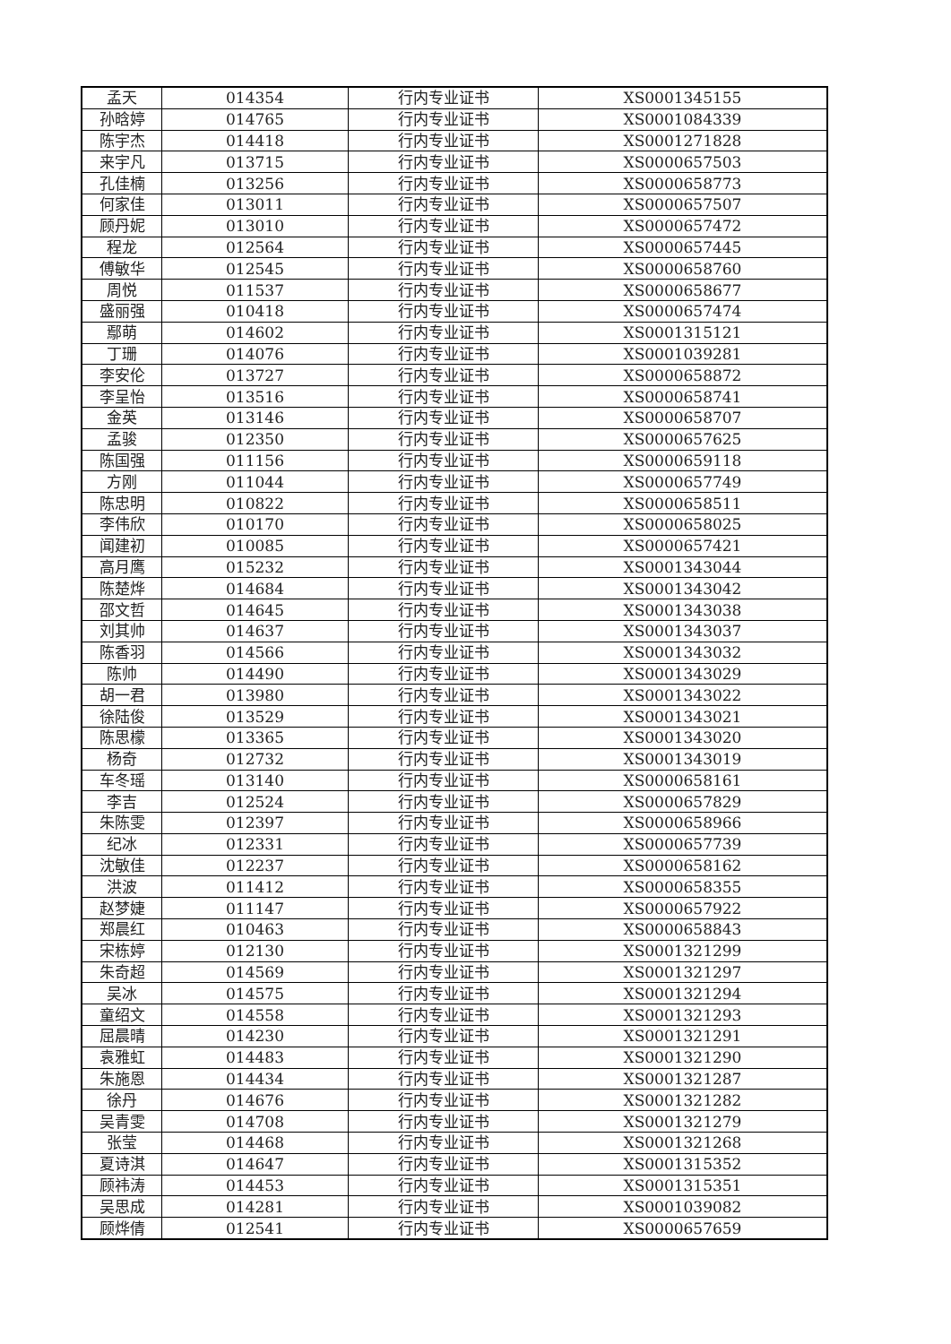| 孟天 | 014354 | 行内专业证书 | XS0001345155 |
| 孙晗婷 | 014765 | 行内专业证书 | XS0001084339 |
| 陈宇杰 | 014418 | 行内专业证书 | XS0001271828 |
| 来宇凡 | 013715 | 行内专业证书 | XS0000657503 |
| 孔佳楠 | 013256 | 行内专业证书 | XS0000658773 |
| 何家佳 | 013011 | 行内专业证书 | XS0000657507 |
| 顾丹妮 | 013010 | 行内专业证书 | XS0000657472 |
| 程龙 | 012564 | 行内专业证书 | XS0000657445 |
| 傅敏华 | 012545 | 行内专业证书 | XS0000658760 |
| 周悦 | 011537 | 行内专业证书 | XS0000658677 |
| 盛丽强 | 010418 | 行内专业证书 | XS0000657474 |
| 鄢萌 | 014602 | 行内专业证书 | XS0001315121 |
| 丁珊 | 014076 | 行内专业证书 | XS0001039281 |
| 李安伦 | 013727 | 行内专业证书 | XS0000658872 |
| 李呈怡 | 013516 | 行内专业证书 | XS0000658741 |
| 金英 | 013146 | 行内专业证书 | XS0000658707 |
| 孟骏 | 012350 | 行内专业证书 | XS0000657625 |
| 陈国强 | 011156 | 行内专业证书 | XS0000659118 |
| 方刚 | 011044 | 行内专业证书 | XS0000657749 |
| 陈忠明 | 010822 | 行内专业证书 | XS0000658511 |
| 李伟欣 | 010170 | 行内专业证书 | XS0000658025 |
| 闻建初 | 010085 | 行内专业证书 | XS0000657421 |
| 高月鹰 | 015232 | 行内专业证书 | XS0001343044 |
| 陈楚烨 | 014684 | 行内专业证书 | XS0001343042 |
| 邵文哲 | 014645 | 行内专业证书 | XS0001343038 |
| 刘其帅 | 014637 | 行内专业证书 | XS0001343037 |
| 陈香羽 | 014566 | 行内专业证书 | XS0001343032 |
| 陈帅 | 014490 | 行内专业证书 | XS0001343029 |
| 胡一君 | 013980 | 行内专业证书 | XS0001343022 |
| 徐陆俊 | 013529 | 行内专业证书 | XS0001343021 |
| 陈思檬 | 013365 | 行内专业证书 | XS0001343020 |
| 杨奇 | 012732 | 行内专业证书 | XS0001343019 |
| 车冬瑶 | 013140 | 行内专业证书 | XS0000658161 |
| 李吉 | 012524 | 行内专业证书 | XS0000657829 |
| 朱陈雯 | 012397 | 行内专业证书 | XS0000658966 |
| 纪冰 | 012331 | 行内专业证书 | XS0000657739 |
| 沈敏佳 | 012237 | 行内专业证书 | XS0000658162 |
| 洪波 | 011412 | 行内专业证书 | XS0000658355 |
| 赵梦婕 | 011147 | 行内专业证书 | XS0000657922 |
| 郑晨红 | 010463 | 行内专业证书 | XS0000658843 |
| 宋栋婷 | 012130 | 行内专业证书 | XS0001321299 |
| 朱奇超 | 014569 | 行内专业证书 | XS0001321297 |
| 吴冰 | 014575 | 行内专业证书 | XS0001321294 |
| 童绍文 | 014558 | 行内专业证书 | XS0001321293 |
| 屈晨晴 | 014230 | 行内专业证书 | XS0001321291 |
| 袁雅虹 | 014483 | 行内专业证书 | XS0001321290 |
| 朱施恩 | 014434 | 行内专业证书 | XS0001321287 |
| 徐丹 | 014676 | 行内专业证书 | XS0001321282 |
| 吴青雯 | 014708 | 行内专业证书 | XS0001321279 |
| 张莹 | 014468 | 行内专业证书 | XS0001321268 |
| 夏诗淇 | 014647 | 行内专业证书 | XS0001315352 |
| 顾祎涛 | 014453 | 行内专业证书 | XS0001315351 |
| 吴思成 | 014281 | 行内专业证书 | XS0001039082 |
| 顾烨倩 | 012541 | 行内专业证书 | XS0000657659 |